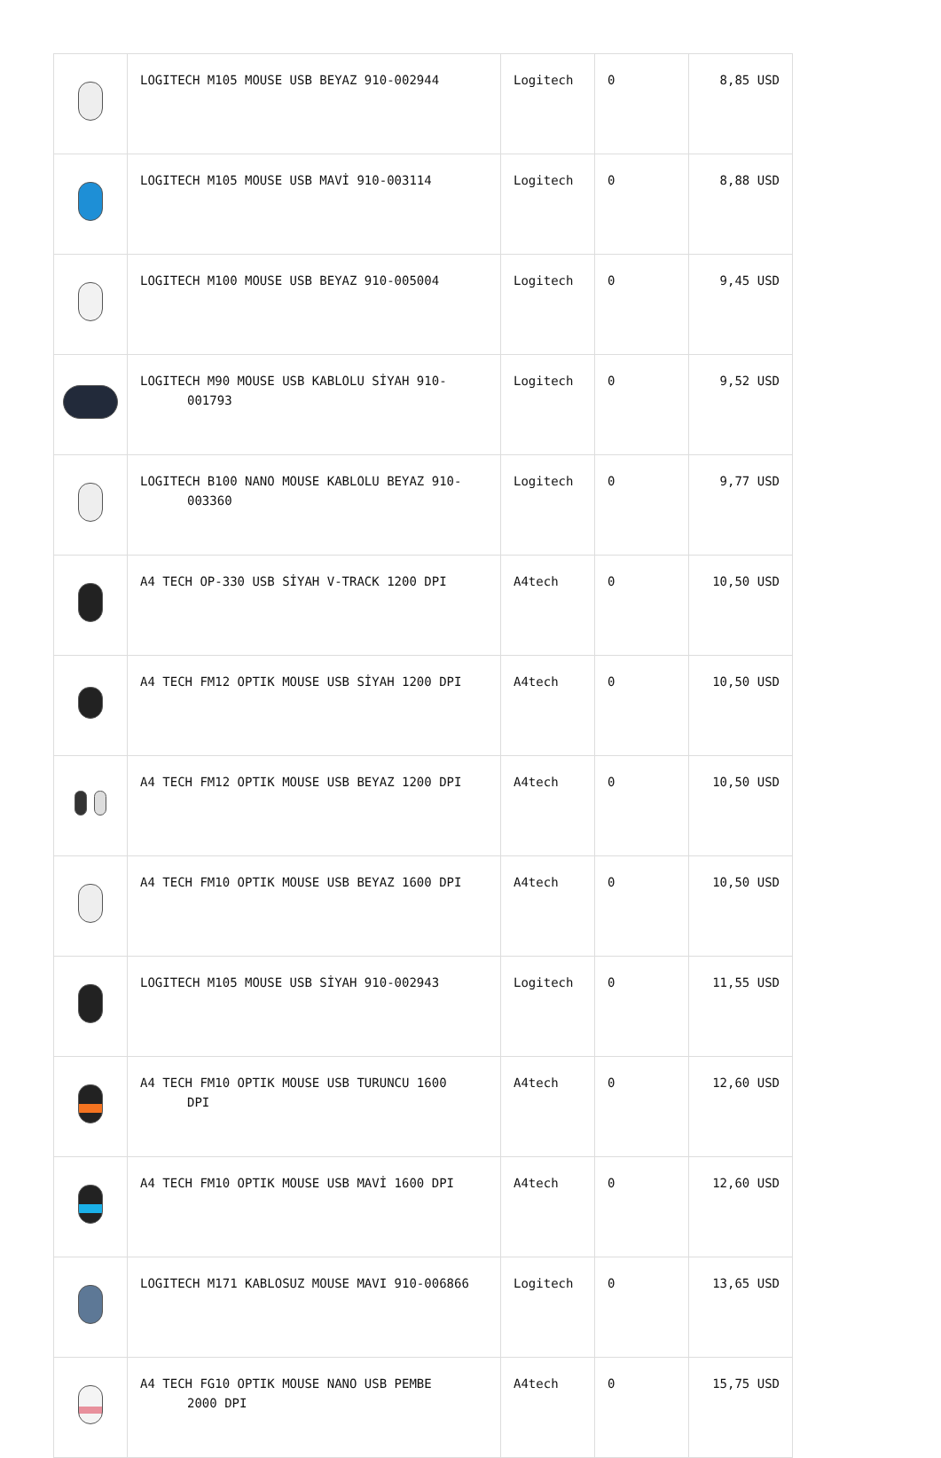| | LOGITECH M105 MOUSE USB BEYAZ 910-002944 | Logitech | 0 | 8,85 USD |
| | LOGITECH M105 MOUSE USB MAVİ 910-003114 | Logitech | 0 | 8,88 USD |
| | LOGITECH M100 MOUSE USB BEYAZ 910-005004 | Logitech | 0 | 9,45 USD |
| | LOGITECH M90 MOUSE USB KABLOLU SİYAH 910- 001793 | Logitech | 0 | 9,52 USD |
| | LOGITECH B100 NANO MOUSE KABLOLU BEYAZ 910- 003360 | Logitech | 0 | 9,77 USD |
| | A4 TECH OP-330 USB SİYAH V-TRACK 1200 DPI | A4tech | 0 | 10,50 USD |
| | A4 TECH FM12 OPTIK MOUSE USB SİYAH 1200 DPI | A4tech | 0 | 10,50 USD |
| | A4 TECH FM12 OPTIK MOUSE USB BEYAZ 1200 DPI | A4tech | 0 | 10,50 USD |
| | A4 TECH FM10 OPTIK MOUSE USB BEYAZ 1600 DPI | A4tech | 0 | 10,50 USD |
| | LOGITECH M105 MOUSE USB SİYAH 910-002943 | Logitech | 0 | 11,55 USD |
| | A4 TECH FM10 OPTIK MOUSE USB TURUNCU 1600 DPI | A4tech | 0 | 12,60 USD |
| | A4 TECH FM10 OPTIK MOUSE USB MAVİ 1600 DPI | A4tech | 0 | 12,60 USD |
| | LOGITECH M171 KABLOSUZ MOUSE MAVI 910-006866 | Logitech | 0 | 13,65 USD |
| | A4 TECH FG10 OPTIK MOUSE NANO USB PEMBE 2000 DPI | A4tech | 0 | 15,75 USD |